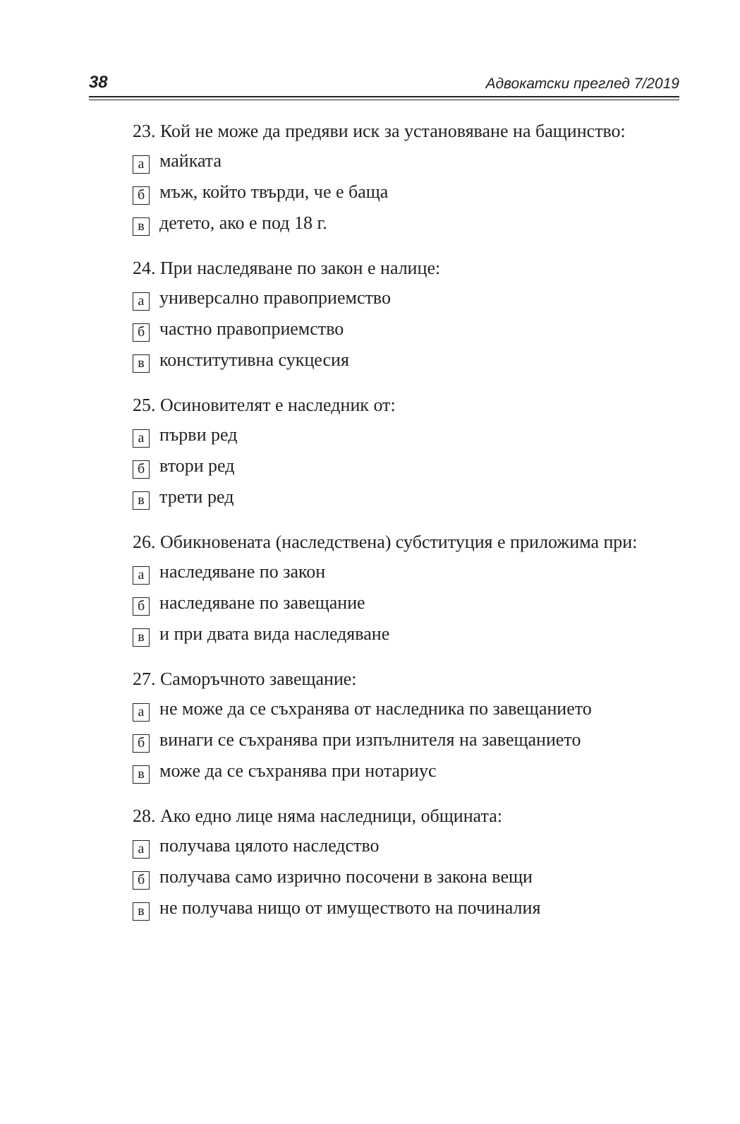38 Адвокатски преглед 7/2019
23. Кой не може да предяви иск за установяване на бащинство:
амайката
бмъж, който твърди, че е баща
вдетето, ако е под 18 г.
24. При наследяване по закон е налице:
ауниверсално правоприемство
бчастно правоприемство
вконститутивна сукцесия
25. Осиновителят е наследник от:
апърви ред
бвтори ред
втрети ред
26. Обикновената (наследствена) субституция е приложима при:
анаследяване по закон
бнаследяване по завещание
ви при двата вида наследяване
27. Саморъчното завещание:
ане може да се съхранява от наследника по завещанието
бвинаги се съхранява при изпълнителя на завещанието
вможе да се съхранява при нотариус
28. Ако едно лице няма наследници, общината:
аполучава цялото наследство
бполучава само изрично посочени в закона вещи
вне получава нищо от имуществото на починалия